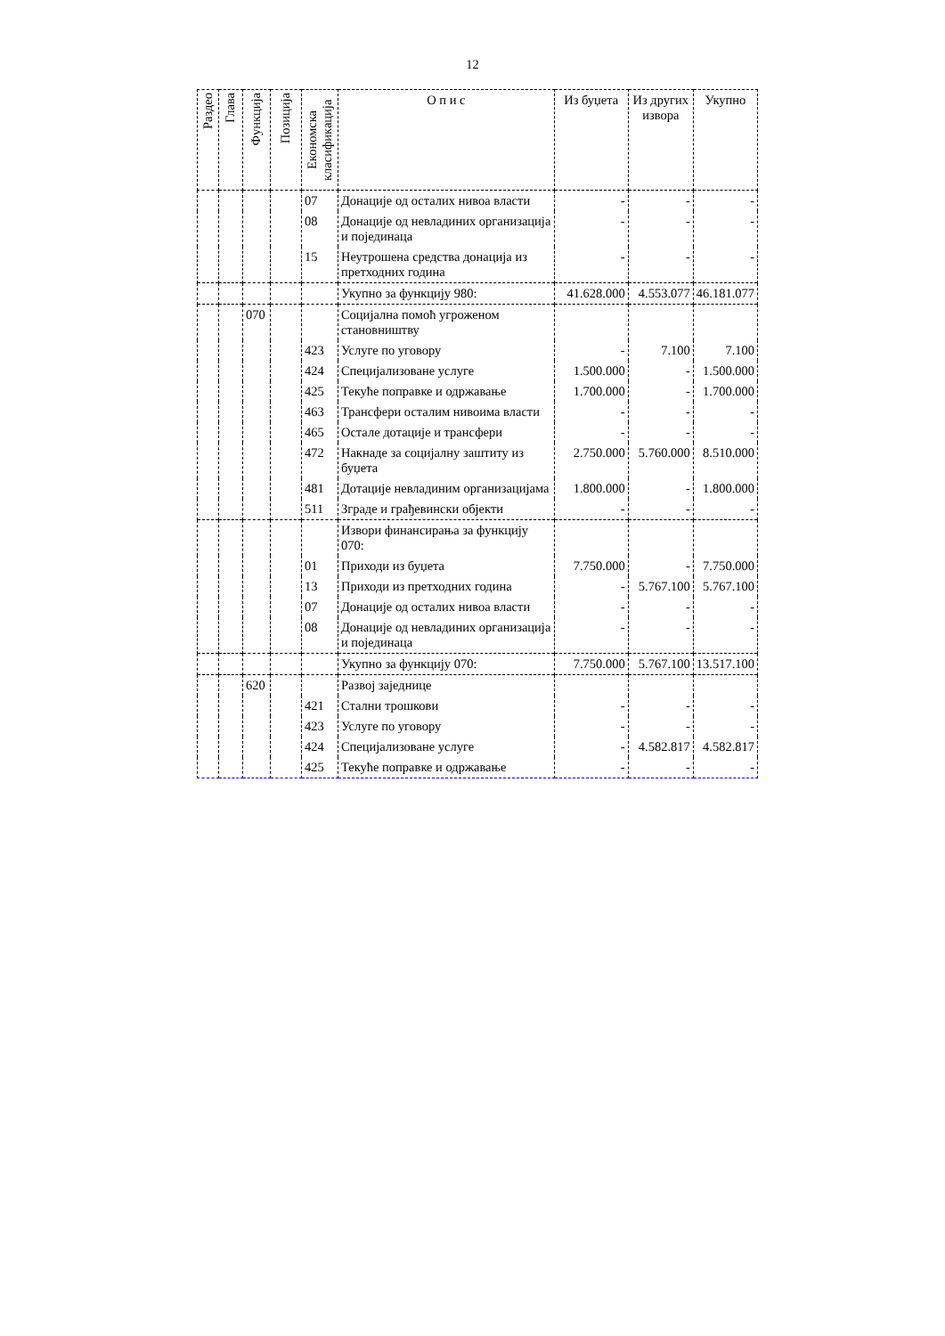12
| Раздео | Глава | Функција | Позиција | Економска класификација | О п и с | Из буџета | Из других извора | Укупно |
| --- | --- | --- | --- | --- | --- | --- | --- | --- |
| | | | | 07 | Донације од осталих нивоа власти | - | - | - |
| | | | | 08 | Донације од невладиних организација и појединаца | - | - | - |
| | | | | 15 | Неутрошена средства донација из претходних година | - | - | - |
| | | | | | Укупно за функцију 980: | 41.628.000 | 4.553.077 | 46.181.077 |
| | | 070 | | | Социјална помоћ угроженом становништву | | | |
| | | | | 423 | Услуге по уговору | - | 7.100 | 7.100 |
| | | | | 424 | Специјализоване услуге | 1.500.000 | - | 1.500.000 |
| | | | | 425 | Текуће поправке и одржавање | 1.700.000 | - | 1.700.000 |
| | | | | 463 | Трансфери осталим нивоима власти | - | - | - |
| | | | | 465 | Остале дотације и трансфери | - | - | - |
| | | | | 472 | Накнаде за социјалну заштиту из буџета | 2.750.000 | 5.760.000 | 8.510.000 |
| | | | | 481 | Дотације невладиним организацијама | 1.800.000 | - | 1.800.000 |
| | | | | 511 | Зграде и грађевински објекти | - | - | - |
| | | | | | Извори финансирања за функцију 070: | | | |
| | | | | 01 | Приходи из буџета | 7.750.000 | - | 7.750.000 |
| | | | | 13 | Приходи из претходних година | - | 5.767.100 | 5.767.100 |
| | | | | 07 | Донације од осталих нивоа власти | - | - | - |
| | | | | 08 | Донације од невладиних организација и појединаца | - | - | - |
| | | | | | Укупно за функцију 070: | 7.750.000 | 5.767.100 | 13.517.100 |
| | | 620 | | | Развој заједнице | | | |
| | | | | 421 | Стални трошкови | - | - | - |
| | | | | 423 | Услуге по уговору | - | - | - |
| | | | | 424 | Специјализоване услуге | - | 4.582.817 | 4.582.817 |
| | | | | 425 | Текуће поправке и одржавање | - | - | - |